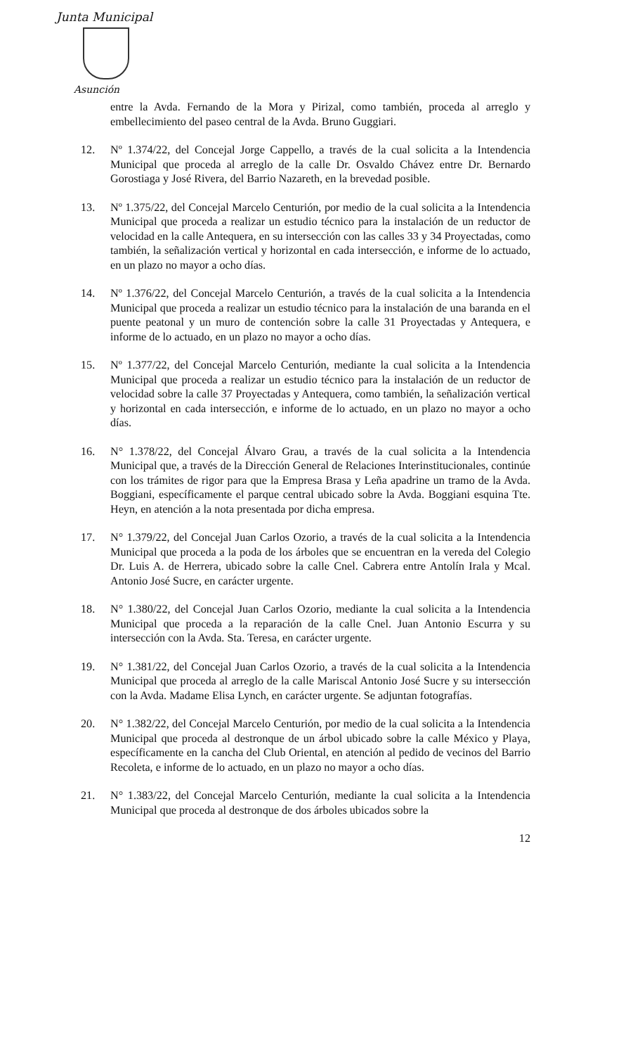Junta Municipal
Asunción
entre la Avda. Fernando de la Mora y Pirizal, como también, proceda al arreglo y embellecimiento del paseo central de la Avda. Bruno Guggiari.
12. Nº 1.374/22, del Concejal Jorge Cappello, a través de la cual solicita a la Intendencia Municipal que proceda al arreglo de la calle Dr. Osvaldo Chávez entre Dr. Bernardo Gorostiaga y José Rivera, del Barrio Nazareth, en la brevedad posible.
13. Nº 1.375/22, del Concejal Marcelo Centurión, por medio de la cual solicita a la Intendencia Municipal que proceda a realizar un estudio técnico para la instalación de un reductor de velocidad en la calle Antequera, en su intersección con las calles 33 y 34 Proyectadas, como también, la señalización vertical y horizontal en cada intersección, e informe de lo actuado, en un plazo no mayor a ocho días.
14. Nº 1.376/22, del Concejal Marcelo Centurión, a través de la cual solicita a la Intendencia Municipal que proceda a realizar un estudio técnico para la instalación de una baranda en el puente peatonal y un muro de contención sobre la calle 31 Proyectadas y Antequera, e informe de lo actuado, en un plazo no mayor a ocho días.
15. Nº 1.377/22, del Concejal Marcelo Centurión, mediante la cual solicita a la Intendencia Municipal que proceda a realizar un estudio técnico para la instalación de un reductor de velocidad sobre la calle 37 Proyectadas y Antequera, como también, la señalización vertical y horizontal en cada intersección, e informe de lo actuado, en un plazo no mayor a ocho días.
16. N° 1.378/22, del Concejal Álvaro Grau, a través de la cual solicita a la Intendencia Municipal que, a través de la Dirección General de Relaciones Interinstitucionales, continúe con los trámites de rigor para que la Empresa Brasa y Leña apadrine un tramo de la Avda. Boggiani, específicamente el parque central ubicado sobre la Avda. Boggiani esquina Tte. Heyn, en atención a la nota presentada por dicha empresa.
17. N° 1.379/22, del Concejal Juan Carlos Ozorio, a través de la cual solicita a la Intendencia Municipal que proceda a la poda de los árboles que se encuentran en la vereda del Colegio Dr. Luis A. de Herrera, ubicado sobre la calle Cnel. Cabrera entre Antolín Irala y Mcal. Antonio José Sucre, en carácter urgente.
18. N° 1.380/22, del Concejal Juan Carlos Ozorio, mediante la cual solicita a la Intendencia Municipal que proceda a la reparación de la calle Cnel. Juan Antonio Escurra y su intersección con la Avda. Sta. Teresa, en carácter urgente.
19. N° 1.381/22, del Concejal Juan Carlos Ozorio, a través de la cual solicita a la Intendencia Municipal que proceda al arreglo de la calle Mariscal Antonio José Sucre y su intersección con la Avda. Madame Elisa Lynch, en carácter urgente. Se adjuntan fotografías.
20. N° 1.382/22, del Concejal Marcelo Centurión, por medio de la cual solicita a la Intendencia Municipal que proceda al destronque de un árbol ubicado sobre la calle México y Playa, específicamente en la cancha del Club Oriental, en atención al pedido de vecinos del Barrio Recoleta, e informe de lo actuado, en un plazo no mayor a ocho días.
21. N° 1.383/22, del Concejal Marcelo Centurión, mediante la cual solicita a la Intendencia Municipal que proceda al destronque de dos árboles ubicados sobre la
12